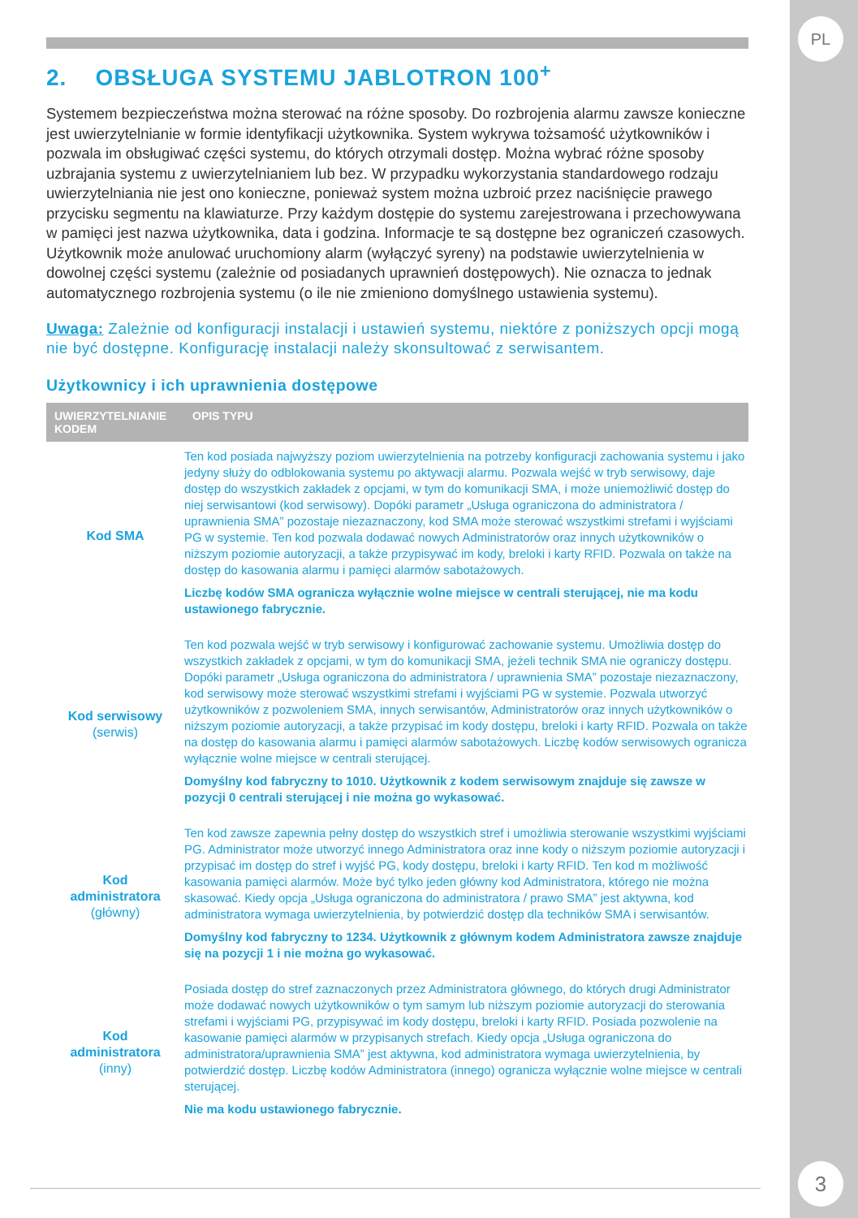PL
3
2. OBSŁUGA SYSTEMU JABLOTRON 100<sup>+</sup>
Systemem bezpieczeństwa można sterować na różne sposoby. Do rozbrojenia alarmu zawsze konieczne jest uwierzytelnianie w formie identyfikacji użytkownika. System wykrywa tożsamość użytkowników i pozwala im obsługiwać części systemu, do których otrzymali dostęp. Można wybrać różne sposoby uzbrajania systemu z uwierzytelnianiem lub bez. W przypadku wykorzystania standardowego rodzaju uwierzytelniania nie jest ono konieczne, ponieważ system można uzbroić przez naciśnięcie prawego przycisku segmentu na klawiaturze. Przy każdym dostępie do systemu zarejestrowana i przechowywana w pamięci jest nazwa użytkownika, data i godzina. Informacje te są dostępne bez ograniczeń czasowych. Użytkownik może anulować uruchomiony alarm (wyłączyć syreny) na podstawie uwierzytelnienia w dowolnej części systemu (zależnie od posiadanych uprawnień dostępowych). Nie oznacza to jednak automatycznego rozbrojenia systemu (o ile nie zmieniono domyślnego ustawienia systemu).
Uwaga: Zależnie od konfiguracji instalacji i ustawień systemu, niektóre z poniższych opcji mogą nie być dostępne. Konfigurację instalacji należy skonsultować z serwisantem.
Użytkownicy i ich uprawnienia dostępowe
| UWIERZYTELNIANIE KODEM | OPIS TYPU |
| --- | --- |
| Kod SMA | Ten kod posiada najwyższy poziom uwierzytelnienia na potrzeby konfiguracji zachowania systemu i jako jedyny służy do odblokowania systemu po aktywacji alarmu. Pozwala wejść w tryb serwisowy, daje dostęp do wszystkich zakładek z opcjami, w tym do komunikacji SMA, i może uniemożliwić dostęp do niej serwisantowi (kod serwisowy). Dopóki parametr „Usługa ograniczona do administratora / uprawnienia SMA” pozostaje niezaznaczony, kod SMA może sterować wszystkimi strefami i wyjściami PG w systemie. Ten kod pozwala dodawać nowych Administratorów oraz innych użytkowników o niższym poziomie autoryzacji, a także przypisywać im kody, breloki i karty RFID. Pozwala on także na dostęp do kasowania alarmu i pamięci alarmów sabotażowych. Liczbę kodów SMA ogranicza wyłącznie wolne miejsce w centrali sterującej, nie ma kodu ustawionego fabrycznie. |
| Kod serwisowy (serwis) | Ten kod pozwala wejść w tryb serwisowy i konfigurować zachowanie systemu. Umożliwia dostęp do wszystkich zakładek z opcjami, w tym do komunikacji SMA, jeżeli technik SMA nie ograniczy dostępu. Dopóki parametr „Usługa ograniczona do administratora / uprawnienia SMA” pozostaje niezaznaczony, kod serwisowy może sterować wszystkimi strefami i wyjściami PG w systemie. Pozwala utworzyć użytkowników z pozwoleniem SMA, innych serwisantów, Administratorów oraz innych użytkowników o niższym poziomie autoryzacji, a także przypisać im kody dostępu, breloki i karty RFID. Pozwala on także na dostęp do kasowania alarmu i pamięci alarmów sabotażowych. Liczbę kodów serwisowych ogranicza wyłącznie wolne miejsce w centrali sterującej. Domyślny kod fabryczny to 1010. Użytkownik z kodem serwisowym znajduje się zawsze w pozycji 0 centrali sterującej i nie można go wykasować. |
| Kod administratora (główny) | Ten kod zawsze zapewnia pełny dostęp do wszystkich stref i umożliwia sterowanie wszystkimi wyjściami PG. Administrator może utworzyć innego Administratora oraz inne kody o niższym poziomie autoryzacji i przypisać im dostęp do stref i wyjść PG, kody dostępu, breloki i karty RFID. Ten kod m możliwość kasowania pamięci alarmów. Może być tylko jeden główny kod Administratora, którego nie można skasować. Kiedy opcja „Usługa ograniczona do administratora / prawo SMA” jest aktywna, kod administratora wymaga uwierzytelnienia, by potwierdzić dostęp dla techników SMA i serwisantów. Domyślny kod fabryczny to 1234. Użytkownik z głównym kodem Administratora zawsze znajduje się na pozycji 1 i nie można go wykasować. |
| Kod administratora (inny) | Posiada dostęp do stref zaznaczonych przez Administratora głównego, do których drugi Administrator może dodawać nowych użytkowników o tym samym lub niższym poziomie autoryzacji do sterowania strefami i wyjściami PG, przypisywać im kody dostępu, breloki i karty RFID. Posiada pozwolenie na kasowanie pamięci alarmów w przypisanych strefach. Kiedy opcja „Usługa ograniczona do administratora/uprawnienia SMA” jest aktywna, kod administratora wymaga uwierzytelnienia, by potwierdzić dostęp. Liczbę kodów Administratora (innego) ogranicza wyłącznie wolne miejsce w centrali sterującej. Nie ma kodu ustawionego fabrycznie. |